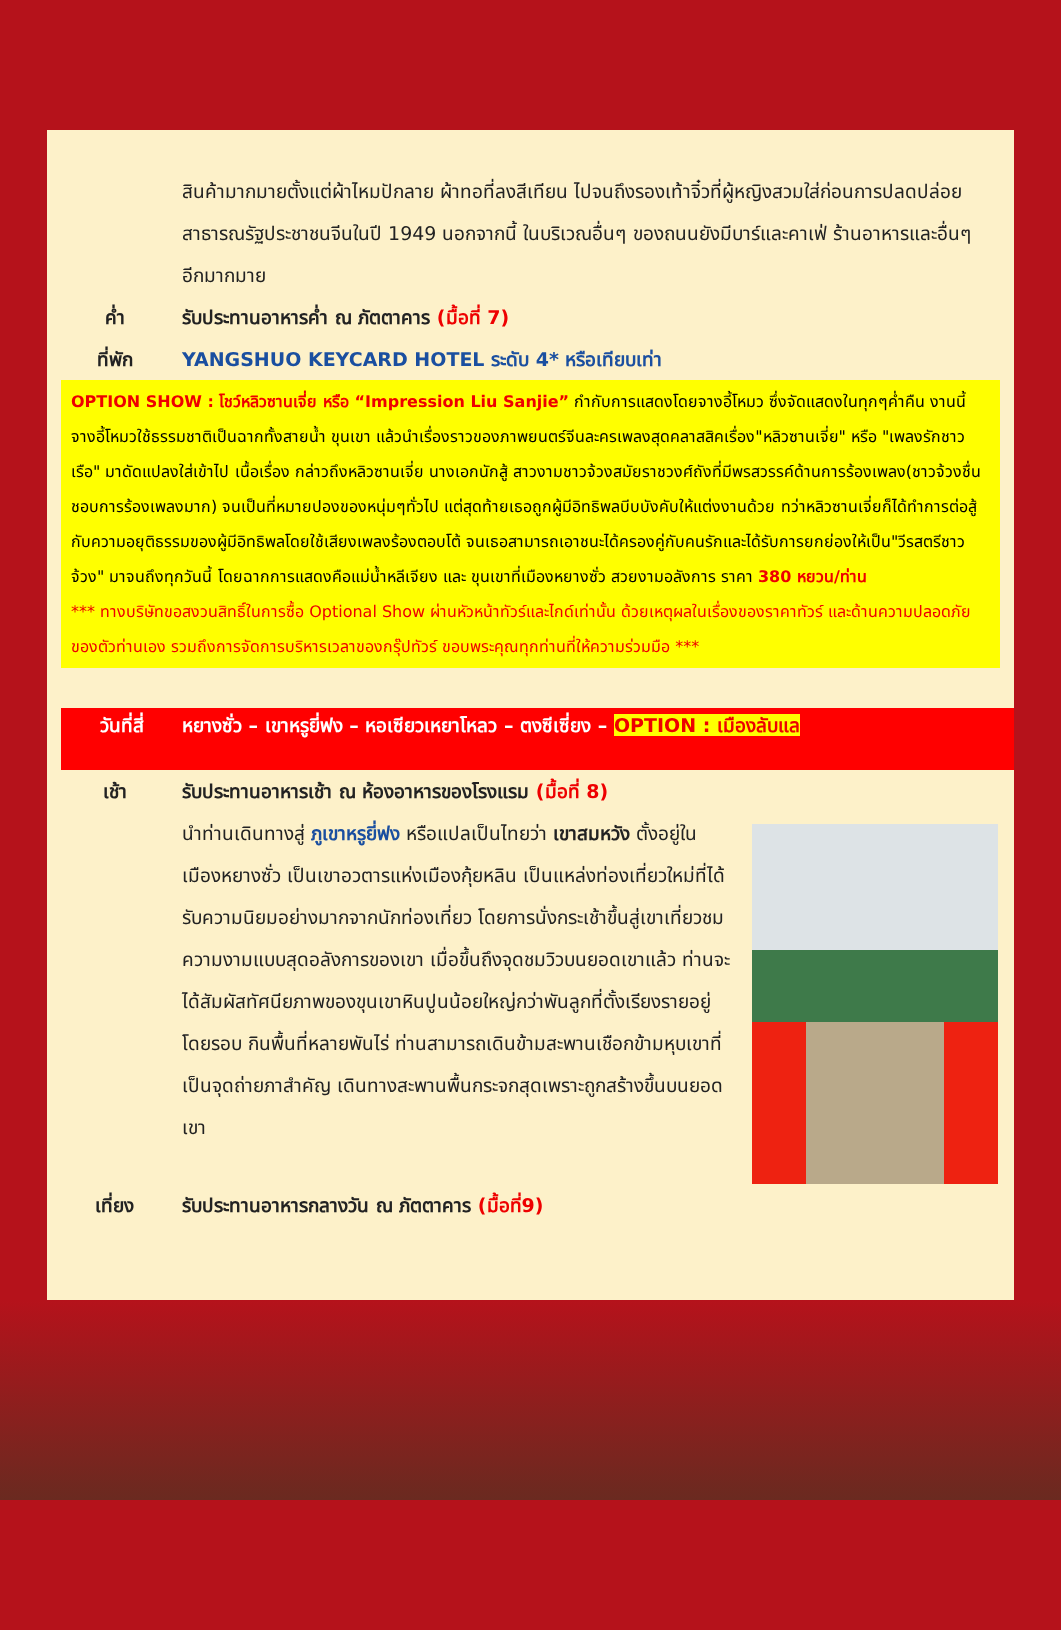สินค้ามากมายตั้งแต่ผ้าไหมปักลาย ผ้าทอที่ลงสีเทียน ไปจนถึงรองเท้าจิ๋วที่ผู้หญิงสวมใส่ก่อนการปลดปล่อยสาธารณรัฐประชาชนจีนในปี 1949 นอกจากนี้ ในบริเวณอื่นๆ ของถนนยังมีบาร์และคาเฟ่ ร้านอาหารและอื่นๆ อีกมากมาย
ค่ำ รับประทานอาหารค่ำ ณ ภัตตาคาร (มื้อที่ 7)
ที่พัก YANGSHUO KEYCARD HOTEL ระดับ 4* หรือเทียบเท่า
OPTION SHOW : โชว์หลิวซานเจี่ย หรือ “Impression Liu Sanjie” กำกับการแสดงโดยจางอี้โหมว ซึ่งจัดแสดงในทุกๆค่ำคืน งานนี้จางอี้โหมวใช้ธรรมชาติเป็นฉากทั้งสายน้ำ ขุนเขา แล้วนำเรื่องราวของภาพยนตร์จีนละครเพลงสุดคลาสสิคเรื่อง"หลิวซานเจี่ย" หรือ "เพลงรักชาวเรือ" มาดัดแปลงใส่เข้าไป เนื้อเรื่อง กล่าวถึงหลิวซานเจี่ย นางเอกนักสู้ สาวงามชาวจ้วงสมัยราชวงศ์ถังที่มีพรสวรรค์ด้านการร้องเพลง(ชาวจ้วงชื่นชอบการร้องเพลงมาก) จนเป็นที่หมายปองของหนุ่มๆทั่วไป แต่สุดท้ายเธอถูกผู้มีอิทธิพลบีบบังคับให้แต่งงานด้วย ทว่าหลิวซานเจี่ยก็ได้ทำการต่อสู้กับความอยุติธรรมของผู้มีอิทธิพลโดยใช้เสียงเพลงร้องตอบโต้ จนเธอสามารถเอาชนะได้ครองคู่กับคนรักและได้รับการยกย่องให้เป็น"วีรสตรีชาวจ้วง" มาจนถึงทุกวันนี้ โดยฉากการแสดงคือแม่น้ำหลีเจียง และ ขุนเขาที่เมืองหยางซั่ว สวยงามอลังการ ราคา 380 หยวน/ท่าน
*** ทางบริษัทขอสงวนสิทธิ์ในการซื้อ Optional Show ผ่านหัวหน้าทัวร์และไกด์เท่านั้น ด้วยเหตุผลในเรื่องของราคาทัวร์ และด้านความปลอดภัยของตัวท่านเอง รวมถึงการจัดการบริหารเวลาของกรุ๊ปทัวร์ ขอบพระคุณทุกท่านที่ให้ความร่วมมือ ***
วันที่สี่ หยางซั่ว – เขาหรูยี่ฟง – หอเซียวเหยาโหลว – ตงซีเซี่ยง – OPTION : เมืองลับแล
เช้า รับประทานอาหารเช้า ณ ห้องอาหารของโรงแรม (มื้อที่ 8)
นำท่านเดินทางสู่ ภูเขาหรูยี่ฟง หรือแปลเป็นไทยว่า เขาสมหวัง ตั้งอยู่ในเมืองหยางซั่ว เป็นเขาอวตารแห่งเมืองกุ้ยหลิน เป็นแหล่งท่องเที่ยวใหม่ที่ได้รับความนิยมอย่างมากจากนักท่องเที่ยว โดยการนั่งกระเช้าขึ้นสู่เขาเที่ยวชมความงามแบบสุดอลังการของเขา เมื่อขึ้นถึงจุดชมวิวบนยอดเขาแล้ว ท่านจะได้สัมผัสทัศนียภาพของขุนเขาหินปูนน้อยใหญ่กว่าพันลูกที่ตั้งเรียงรายอยู่โดยรอบ กินพื้นที่หลายพันไร่ ท่านสามารถเดินข้ามสะพานเชือกข้ามหุบเขาที่เป็นจุดถ่ายภาสำคัญ เดินทางสะพานพื้นกระจกสุดเพราะถูกสร้างขึ้นบนยอดเขา
เที่ยง รับประทานอาหารกลางวัน ณ ภัตตาคาร (มื้อที่9)